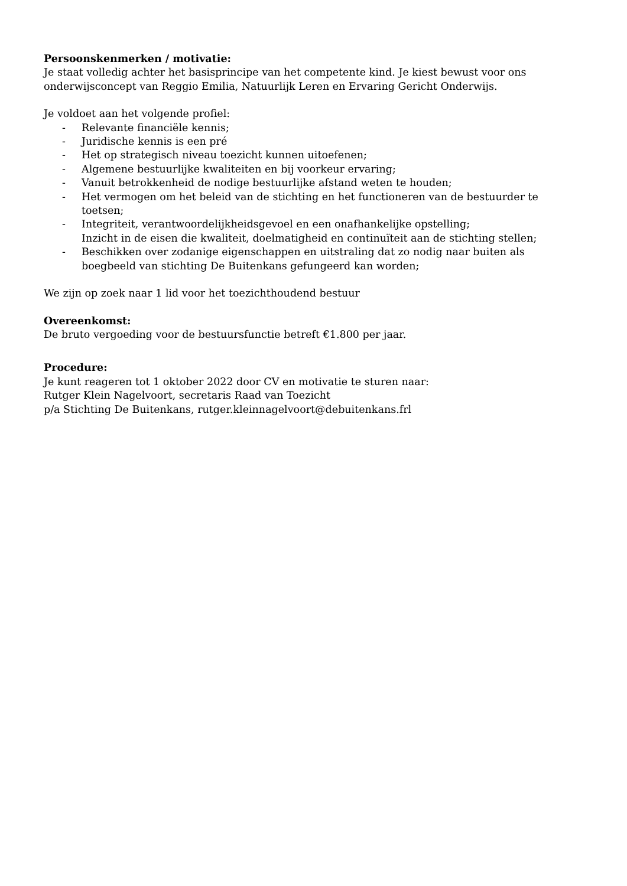Persoonskenmerken / motivatie:
Je staat volledig achter het basisprincipe van het competente kind. Je kiest bewust voor ons onderwijsconcept van Reggio Emilia, Natuurlijk Leren en Ervaring Gericht Onderwijs.
Je voldoet aan het volgende profiel:
- Relevante financiële kennis;
- Juridische kennis is een pré
- Het op strategisch niveau toezicht kunnen uitoefenen;
- Algemene bestuurlijke kwaliteiten en bij voorkeur ervaring;
- Vanuit betrokkenheid de nodige bestuurlijke afstand weten te houden;
- Het vermogen om het beleid van de stichting en het functioneren van de bestuurder te toetsen;
- Integriteit, verantwoordelijkheidsgevoel en een onafhankelijke opstelling;
Inzicht in de eisen die kwaliteit, doelmatigheid en continuïteit aan de stichting stellen;
- Beschikken over zodanige eigenschappen en uitstraling dat zo nodig naar buiten als boegbeeld van stichting De Buitenkans gefungeerd kan worden;
We zijn op zoek naar 1 lid voor het toezichthoudend bestuur
Overeenkomst:
De bruto vergoeding voor de bestuursfunctie betreft €1.800 per jaar.
Procedure:
Je kunt reageren tot 1 oktober 2022 door CV en motivatie te sturen naar:
Rutger Klein Nagelvoort, secretaris Raad van Toezicht
p/a Stichting De Buitenkans, rutger.kleinnagelvoort@debuitenkans.frl